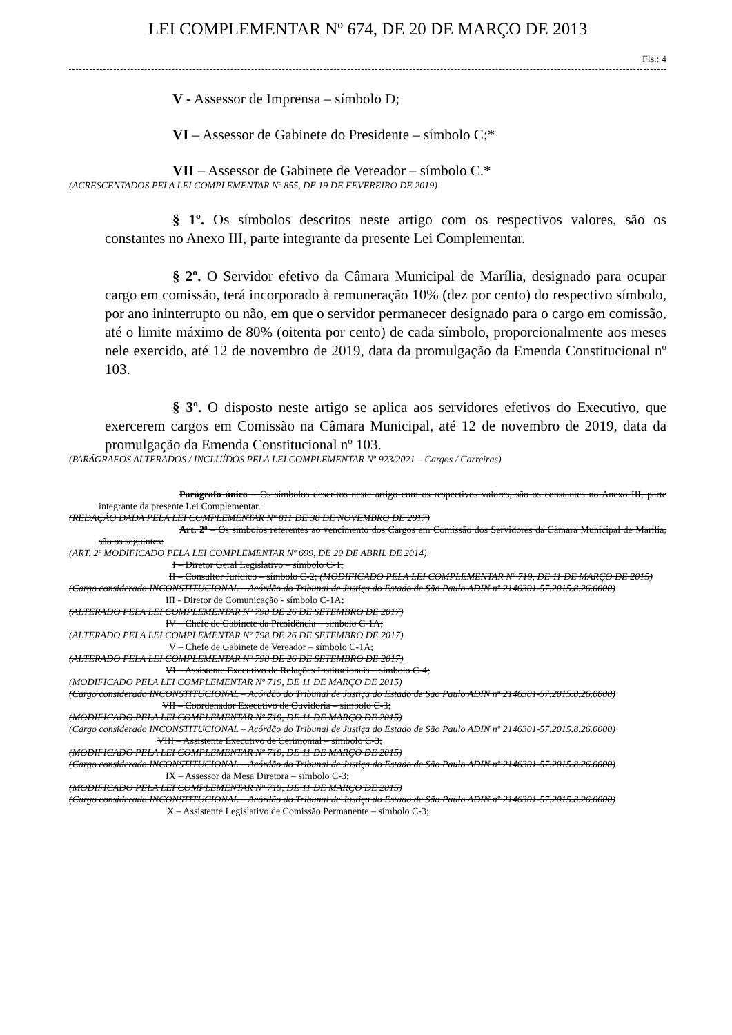LEI COMPLEMENTAR Nº 674, DE 20 DE MARÇO DE 2013
Fls.: 4
V - Assessor de Imprensa – símbolo D;
VI – Assessor de Gabinete do Presidente – símbolo C;*
VII – Assessor de Gabinete de Vereador – símbolo C.*
(ACRESCENTADOS PELA LEI COMPLEMENTAR Nº 855, DE 19 DE FEVEREIRO DE 2019)
§ 1º. Os símbolos descritos neste artigo com os respectivos valores, são os constantes no Anexo III, parte integrante da presente Lei Complementar.
§ 2º. O Servidor efetivo da Câmara Municipal de Marília, designado para ocupar cargo em comissão, terá incorporado à remuneração 10% (dez por cento) do respectivo símbolo, por ano ininterrupto ou não, em que o servidor permanecer designado para o cargo em comissão, até o limite máximo de 80% (oitenta por cento) de cada símbolo, proporcionalmente aos meses nele exercido, até 12 de novembro de 2019, data da promulgação da Emenda Constitucional nº 103.
§ 3º. O disposto neste artigo se aplica aos servidores efetivos do Executivo, que exercerem cargos em Comissão na Câmara Municipal, até 12 de novembro de 2019, data da promulgação da Emenda Constitucional nº 103.
(PARÁGRAFOS ALTERADOS / INCLUÍDOS PELA LEI COMPLEMENTAR Nº 923/2021 – Cargos / Carreiras)
Parágrafo único – Os símbolos descritos neste artigo com os respectivos valores, são os constantes no Anexo III, parte integrante da presente Lei Complementar.
(REDAÇÃO DADA PELA LEI COMPLEMENTAR Nº 811 DE 30 DE NOVEMBRO DE 2017)
Art. 2º – Os símbolos referentes ao vencimento dos Cargos em Comissão dos Servidores da Câmara Municipal de Marília, são os seguintes:
(ART. 2º MODIFICADO PELA LEI COMPLEMENTAR Nº 699, DE 29 DE ABRIL DE 2014)
I – Diretor Geral Legislativo – símbolo C-1;
II – Consultor Jurídico – símbolo C-2; (MODIFICADO PELA LEI COMPLEMENTAR Nº 719, DE 11 DE MARÇO DE 2015)
(Cargo considerado INCONSTITUCIONAL – Acórdão do Tribunal de Justiça do Estado de São Paulo ADIN nº 2146301-57.2015.8.26.0000)
III - Diretor de Comunicação - símbolo C-1A;
(ALTERADO PELA LEI COMPLEMENTAR Nº 798 DE 26 DE SETEMBRO DE 2017)
IV – Chefe de Gabinete da Presidência – símbolo C-1A;
(ALTERADO PELA LEI COMPLEMENTAR Nº 798 DE 26 DE SETEMBRO DE 2017)
V – Chefe de Gabinete de Vereador – símbolo C-1A;
(ALTERADO PELA LEI COMPLEMENTAR Nº 798 DE 26 DE SETEMBRO DE 2017)
VI – Assistente Executivo de Relações Institucionais – símbolo C-4;
(MODIFICADO PELA LEI COMPLEMENTAR Nº 719, DE 11 DE MARÇO DE 2015)
(Cargo considerado INCONSTITUCIONAL – Acórdão do Tribunal de Justiça do Estado de São Paulo ADIN nº 2146301-57.2015.8.26.0000)
VII – Coordenador Executivo de Ouvidoria – símbolo C-3;
(MODIFICADO PELA LEI COMPLEMENTAR Nº 719, DE 11 DE MARÇO DE 2015)
(Cargo considerado INCONSTITUCIONAL – Acórdão do Tribunal de Justiça do Estado de São Paulo ADIN nº 2146301-57.2015.8.26.0000)
VIII – Assistente Executivo de Cerimonial – símbolo C-3;
(MODIFICADO PELA LEI COMPLEMENTAR Nº 719, DE 11 DE MARÇO DE 2015)
(Cargo considerado INCONSTITUCIONAL – Acórdão do Tribunal de Justiça do Estado de São Paulo ADIN nº 2146301-57.2015.8.26.0000)
IX – Assessor da Mesa Diretora – símbolo C-3;
(MODIFICADO PELA LEI COMPLEMENTAR Nº 719, DE 11 DE MARÇO DE 2015)
(Cargo considerado INCONSTITUCIONAL – Acórdão do Tribunal de Justiça do Estado de São Paulo ADIN nº 2146301-57.2015.8.26.0000)
X – Assistente Legislativo de Comissão Permanente – símbolo C-3;